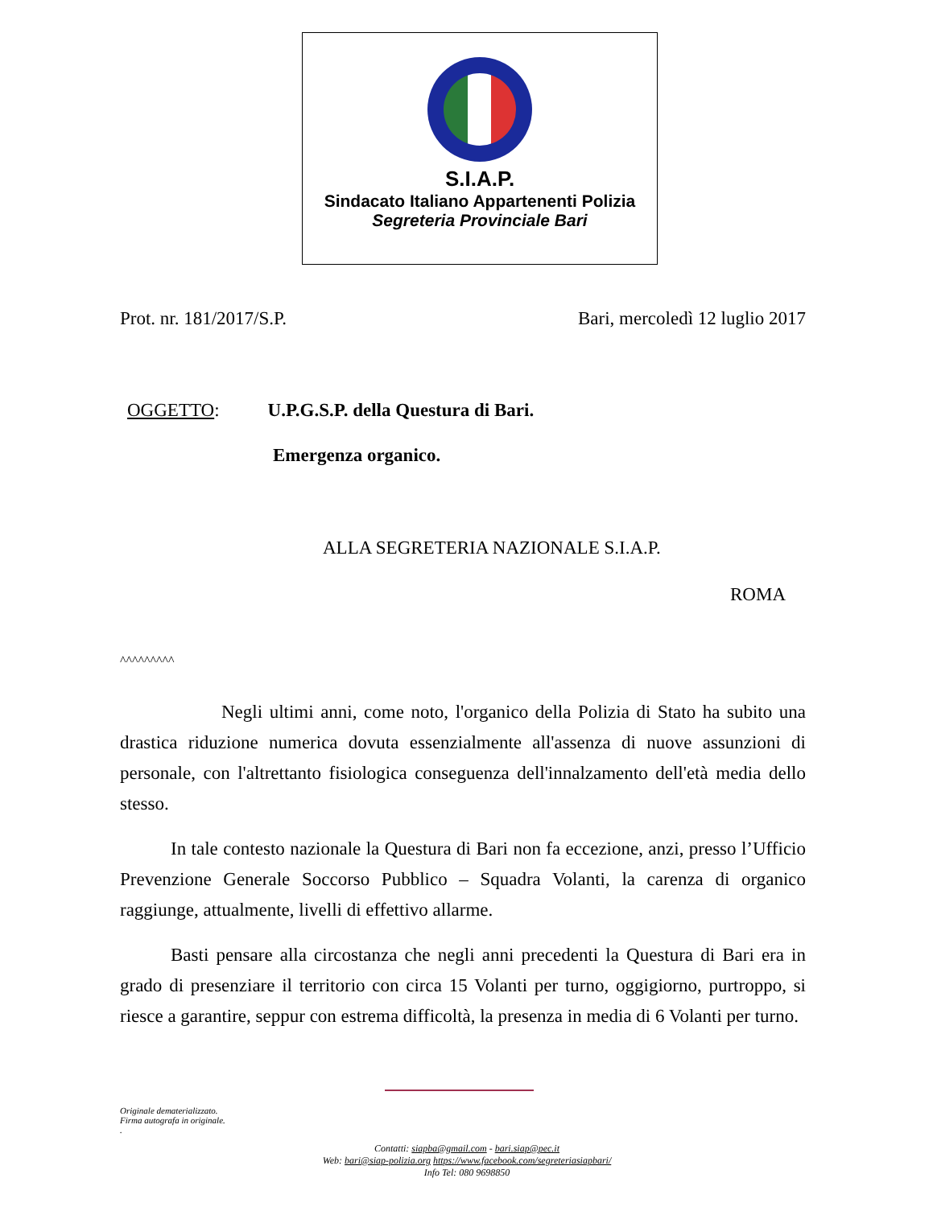S.I.A.P.
Sindacato Italiano Appartenenti Polizia
Segreteria Provinciale Bari
Prot. nr. 181/2017/S.P. Bari, mercoledì 12 luglio 2017
OGGETTO: U.P.G.S.P. della Questura di Bari.
Emergenza organico.
ALLA SEGRETERIA NAZIONALE S.I.A.P.
ROMA
^^^^^^^^^
Negli ultimi anni, come noto, l'organico della Polizia di Stato ha subito una drastica riduzione numerica dovuta essenzialmente all'assenza di nuove assunzioni di personale, con l'altrettanto fisiologica conseguenza dell'innalzamento dell'età media dello stesso.
In tale contesto nazionale la Questura di Bari non fa eccezione, anzi, presso l’Ufficio Prevenzione Generale Soccorso Pubblico – Squadra Volanti, la carenza di organico raggiunge, attualmente, livelli di effettivo allarme.
Basti pensare alla circostanza che negli anni precedenti la Questura di Bari era in grado di presenziare il territorio con circa 15 Volanti per turno, oggigiorno, purtroppo, si riesce a garantire, seppur con estrema difficoltà, la presenza in media di 6 Volanti per turno.
Originale dematerializzato.
Firma autografa in originale.
.
Contatti: siapba@gmail.com - bari.siap@pec.it
Web: bari@siap-polizia.org https://www.facebook.com/segreteriasiapbari/
Info Tel: 080 9698850